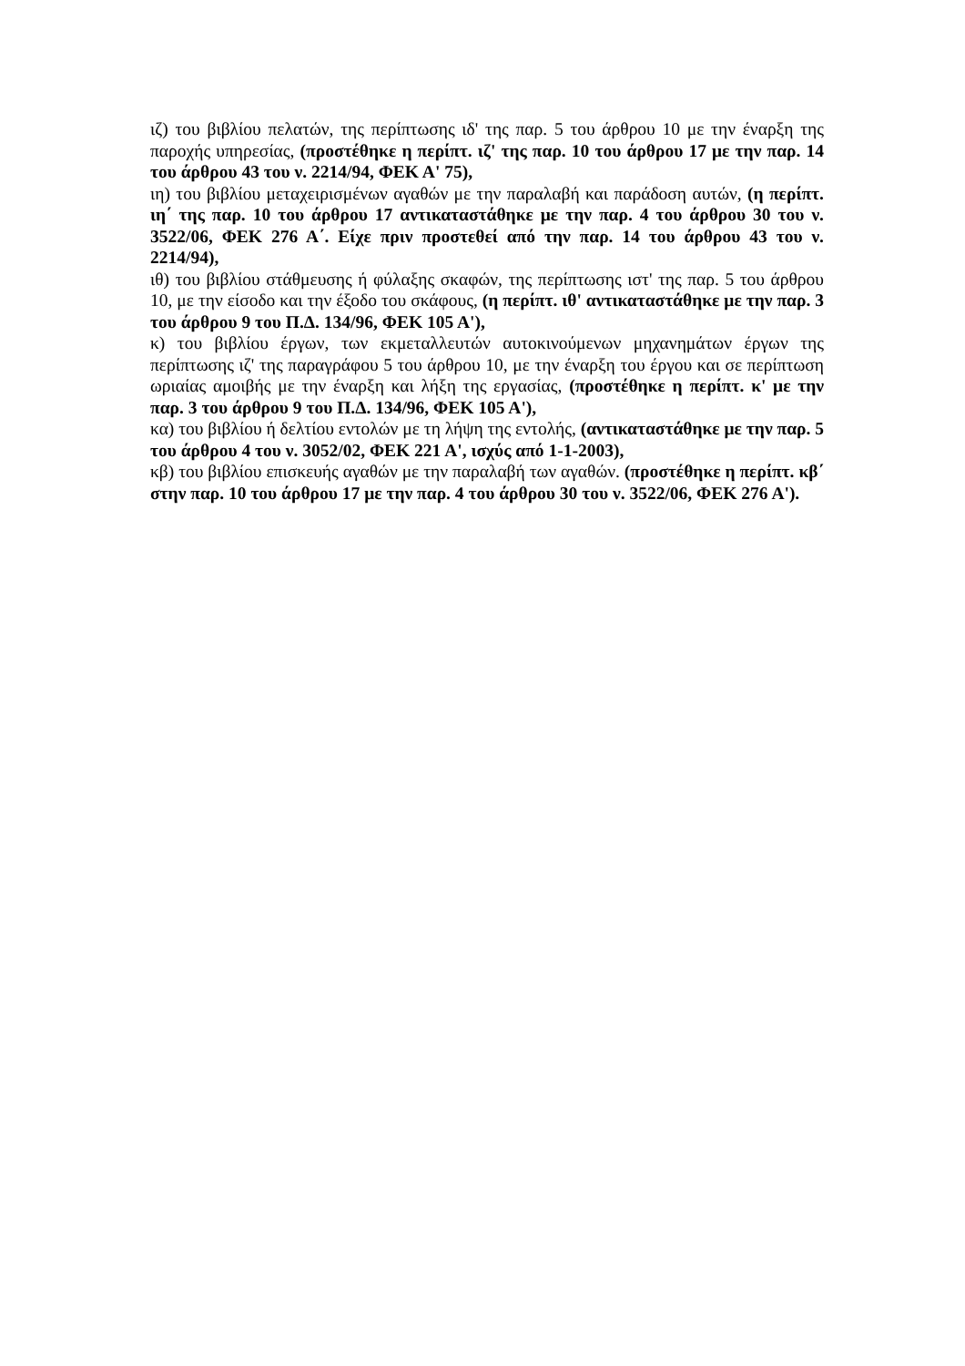ιζ) του βιβλίου πελατών, της περίπτωσης ιδ' της παρ. 5 του άρθρου 10 με την έναρξη της παροχής υπηρεσίας, (προστέθηκε η περίπτ. ιζ' της παρ. 10 του άρθρου 17 με την παρ. 14 του άρθρου 43 του ν. 2214/94, ΦΕΚ Α' 75),
ιη) του βιβλίου μεταχειρισμένων αγαθών με την παραλαβή και παράδοση αυτών, (η περίπτ. ιη΄ της παρ. 10 του άρθρου 17 αντικαταστάθηκε με την παρ. 4 του άρθρου 30 του ν. 3522/06, ΦΕΚ 276 Α΄. Είχε πριν προστεθεί από την παρ. 14 του άρθρου 43 του ν. 2214/94),
ιθ) του βιβλίου στάθμευσης ή φύλαξης σκαφών, της περίπτωσης ιστ' της παρ. 5 του άρθρου 10, με την είσοδο και την έξοδο του σκάφους, (η περίπτ. ιθ' αντικαταστάθηκε με την παρ. 3 του άρθρου 9 του Π.Δ. 134/96, ΦΕΚ 105 Α'),
κ) του βιβλίου έργων, των εκμεταλλευτών αυτοκινούμενων μηχανημάτων έργων της περίπτωσης ιζ' της παραγράφου 5 του άρθρου 10, με την έναρξη του έργου και σε περίπτωση ωριαίας αμοιβής με την έναρξη και λήξη της εργασίας, (προστέθηκε η περίπτ. κ' με την παρ. 3 του άρθρου 9 του Π.Δ. 134/96, ΦΕΚ 105 Α'),
κα) του βιβλίου ή δελτίου εντολών με τη λήψη της εντολής, (αντικαταστάθηκε με την παρ. 5 του άρθρου 4 του ν. 3052/02, ΦΕΚ 221 Α', ισχύς από 1-1-2003),
κβ) του βιβλίου επισκευής αγαθών με την παραλαβή των αγαθών. (προστέθηκε η περίπτ. κβ΄ στην παρ. 10 του άρθρου 17 με την παρ. 4 του άρθρου 30 του ν. 3522/06, ΦΕΚ 276 Α').